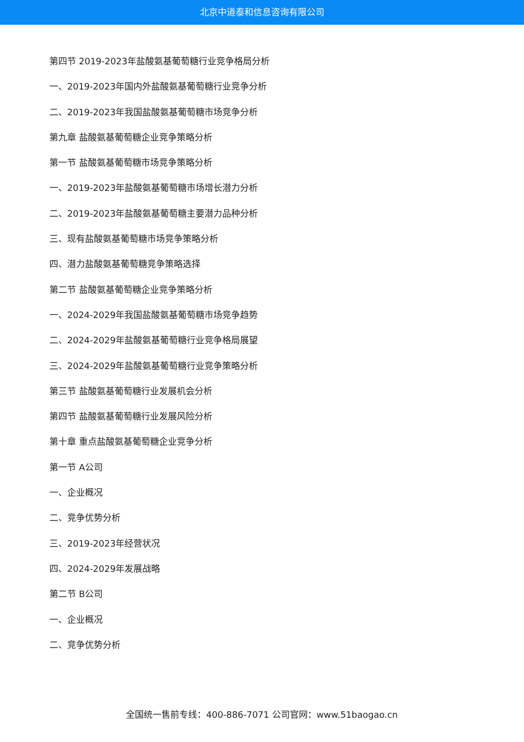北京中道泰和信息咨询有限公司
第四节 2019-2023年盐酸氨基葡萄糖行业竞争格局分析
一、2019-2023年国内外盐酸氨基葡萄糖行业竞争分析
二、2019-2023年我国盐酸氨基葡萄糖市场竞争分析
第九章 盐酸氨基葡萄糖企业竞争策略分析
第一节 盐酸氨基葡萄糖市场竞争策略分析
一、2019-2023年盐酸氨基葡萄糖市场增长潜力分析
二、2019-2023年盐酸氨基葡萄糖主要潜力品种分析
三、现有盐酸氨基葡萄糖市场竞争策略分析
四、潜力盐酸氨基葡萄糖竞争策略选择
第二节 盐酸氨基葡萄糖企业竞争策略分析
一、2024-2029年我国盐酸氨基葡萄糖市场竞争趋势
二、2024-2029年盐酸氨基葡萄糖行业竞争格局展望
三、2024-2029年盐酸氨基葡萄糖行业竞争策略分析
第三节 盐酸氨基葡萄糖行业发展机会分析
第四节 盐酸氨基葡萄糖行业发展风险分析
第十章 重点盐酸氨基葡萄糖企业竞争分析
第一节 A公司
一、企业概况
二、竞争优势分析
三、2019-2023年经营状况
四、2024-2029年发展战略
第二节 B公司
一、企业概况
二、竞争优势分析
全国统一售前专线：400-886-7071 公司官网：www.51baogao.cn